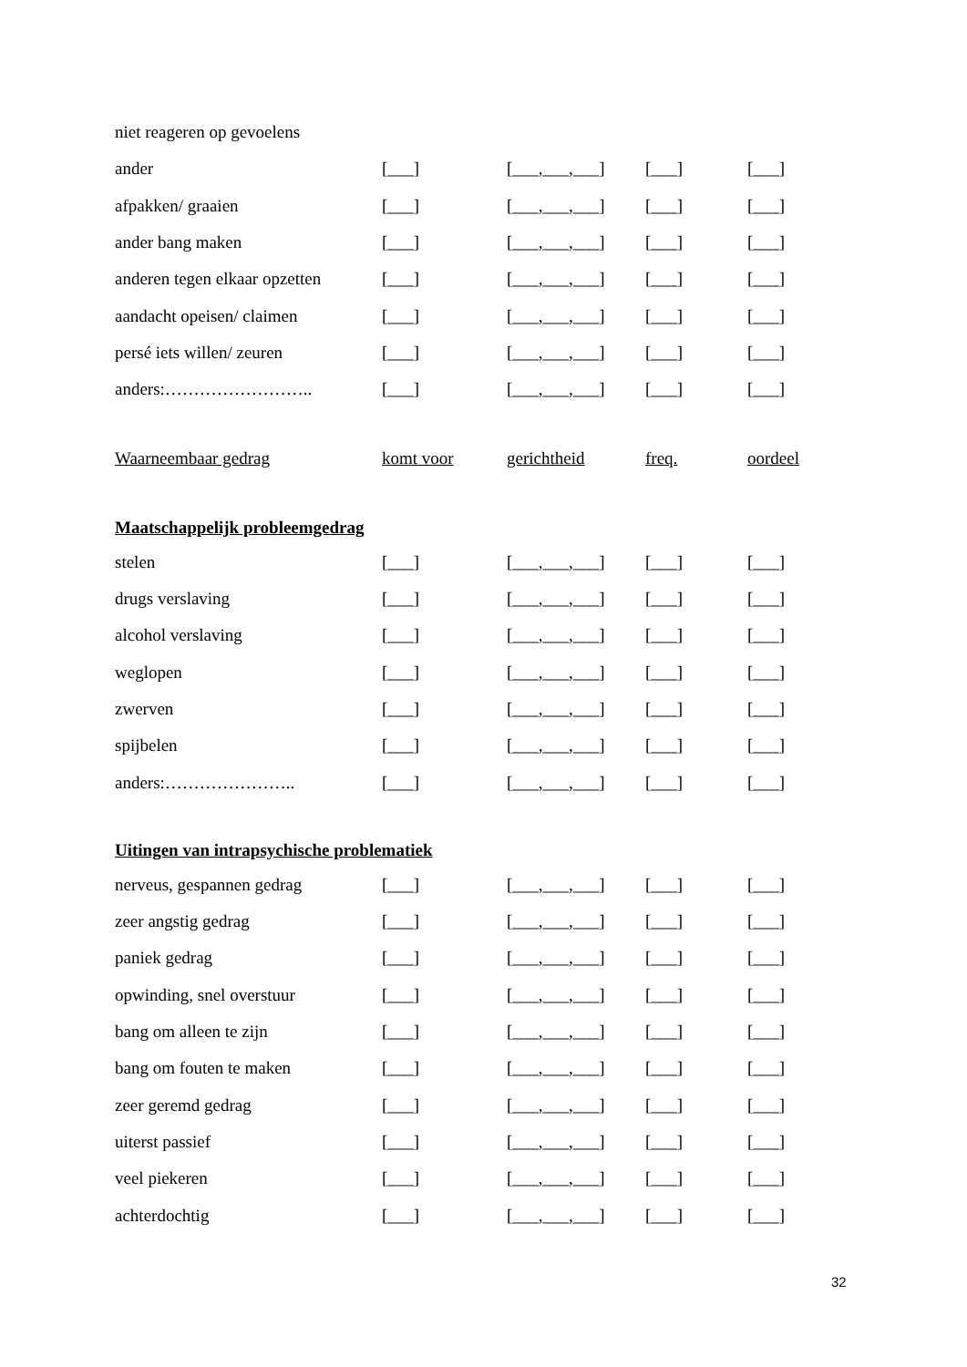| niet reageren op gevoelens | | | | |
| ander | [___] | [___,___,___] | [___] | [___] |
| afpakken/ graaien | [___] | [___,___,___] | [___] | [___] |
| ander bang maken | [___] | [___,___,___] | [___] | [___] |
| anderen tegen elkaar opzetten | [___] | [___,___,___] | [___] | [___] |
| aandacht opeisen/ claimen | [___] | [___,___,___] | [___] | [___] |
| persé iets willen/ zeuren | [___] | [___,___,___] | [___] | [___] |
| anders:…………………….. | [___] | [___,___,___] | [___] | [___] |
| Waarneembaar gedrag | komt voor | gerichtheid | freq. | oordeel |
Maatschappelijk probleemgedrag
| stelen | [___] | [___,___,___] | [___] | [___] |
| drugs verslaving | [___] | [___,___,___] | [___] | [___] |
| alcohol verslaving | [___] | [___,___,___] | [___] | [___] |
| weglopen | [___] | [___,___,___] | [___] | [___] |
| zwerven | [___] | [___,___,___] | [___] | [___] |
| spijbelen | [___] | [___,___,___] | [___] | [___] |
| anders:………………….. | [___] | [___,___,___] | [___] | [___] |
Uitingen van intrapsychische problematiek
| nerveus, gespannen gedrag | [___] | [___,___,___] | [___] | [___] |
| zeer angstig gedrag | [___] | [___,___,___] | [___] | [___] |
| paniek gedrag | [___] | [___,___,___] | [___] | [___] |
| opwinding, snel overstuur | [___] | [___,___,___] | [___] | [___] |
| bang om alleen te zijn | [___] | [___,___,___] | [___] | [___] |
| bang om fouten te maken | [___] | [___,___,___] | [___] | [___] |
| zeer geremd gedrag | [___] | [___,___,___] | [___] | [___] |
| uiterst passief | [___] | [___,___,___] | [___] | [___] |
| veel piekeren | [___] | [___,___,___] | [___] | [___] |
| achterdochtig | [___] | [___,___,___] | [___] | [___] |
32